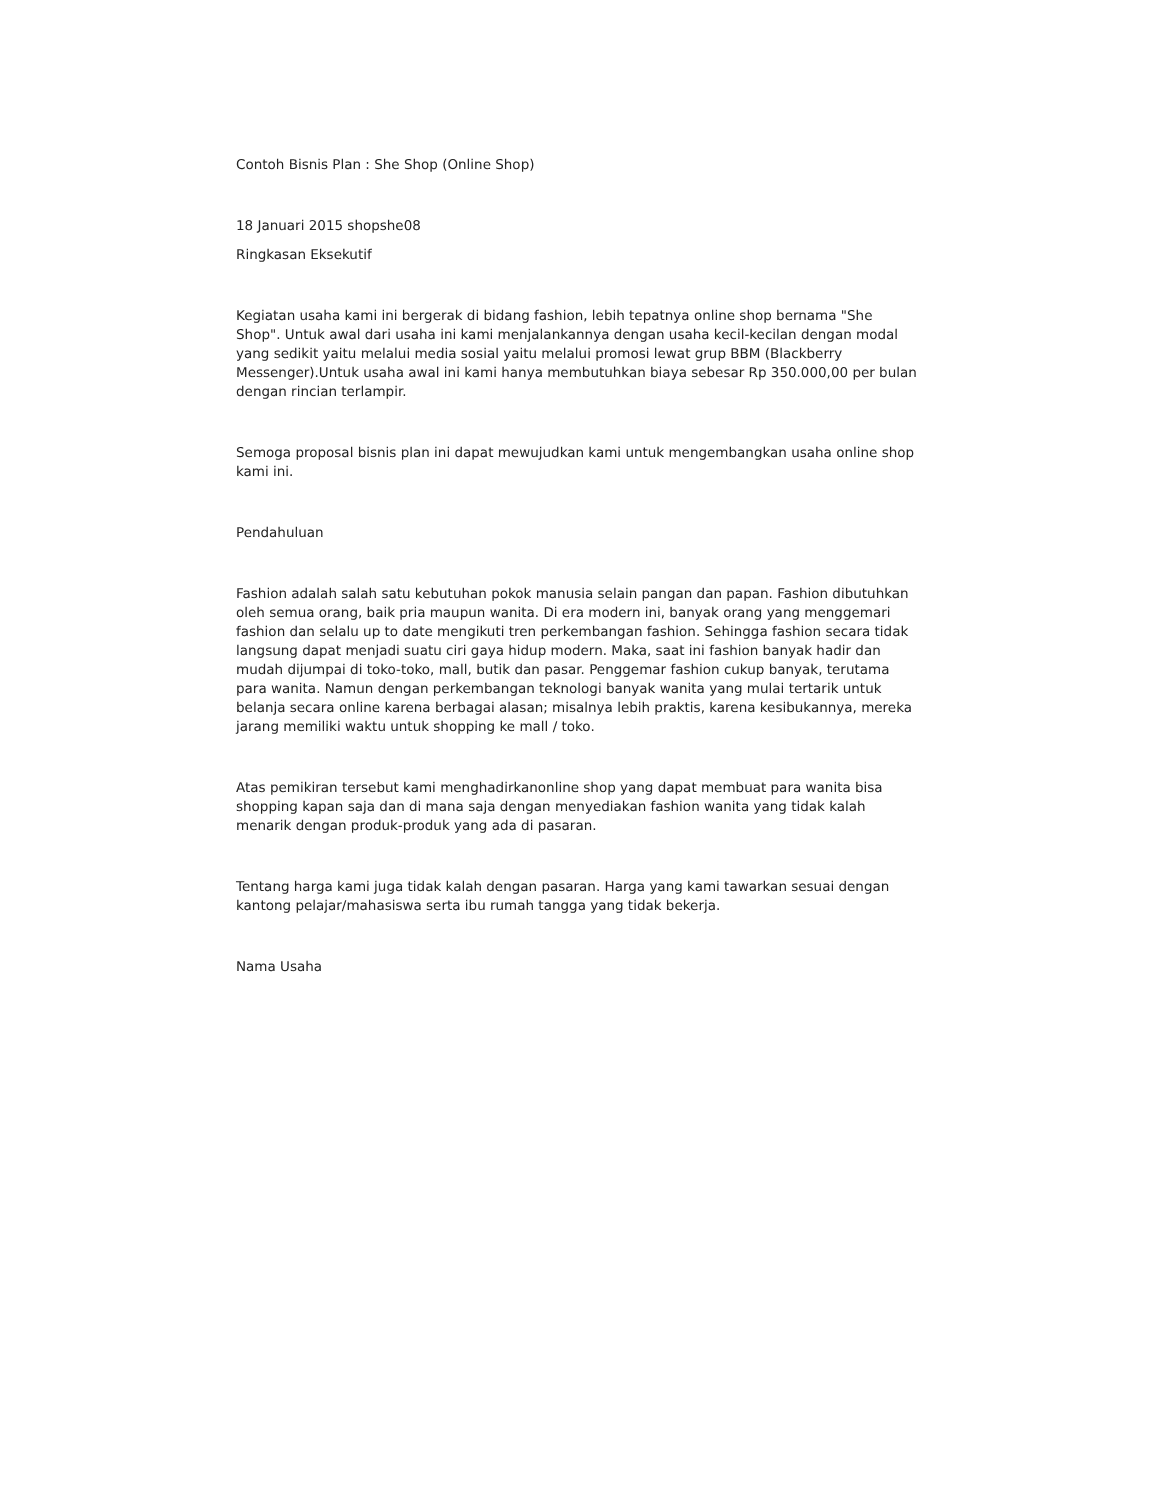Contoh Bisnis Plan : She Shop (Online Shop)
18 Januari 2015 shopshe08
Ringkasan Eksekutif
Kegiatan usaha kami ini bergerak di bidang fashion, lebih tepatnya online shop bernama "She Shop". Untuk awal dari usaha ini kami menjalankannya dengan usaha kecil-kecilan dengan modal yang sedikit yaitu melalui media sosial yaitu melalui promosi lewat grup BBM (Blackberry Messenger).Untuk usaha awal ini kami hanya membutuhkan biaya sebesar Rp 350.000,00 per bulan dengan rincian terlampir.
Semoga proposal bisnis plan ini dapat mewujudkan kami untuk mengembangkan usaha online shop kami ini.
Pendahuluan
Fashion adalah salah satu kebutuhan pokok manusia selain pangan dan papan. Fashion dibutuhkan oleh semua orang, baik pria maupun wanita. Di era modern ini, banyak orang yang menggemari fashion dan selalu up to date mengikuti tren perkembangan fashion. Sehingga fashion secara tidak langsung dapat menjadi suatu ciri gaya hidup modern. Maka, saat ini fashion banyak hadir dan mudah dijumpai di toko-toko, mall, butik dan pasar. Penggemar fashion cukup banyak, terutama para wanita. Namun dengan perkembangan teknologi banyak wanita yang mulai tertarik untuk belanja secara online karena berbagai alasan; misalnya lebih praktis, karena kesibukannya, mereka jarang memiliki waktu untuk shopping ke mall / toko.
Atas pemikiran tersebut kami menghadirkanonline shop yang dapat membuat para wanita bisa shopping kapan saja dan di mana saja dengan menyediakan fashion wanita yang tidak kalah menarik dengan produk-produk yang ada di pasaran.
Tentang harga kami juga tidak kalah dengan pasaran. Harga yang kami tawarkan sesuai dengan kantong pelajar/mahasiswa serta ibu rumah tangga yang tidak bekerja.
Nama Usaha